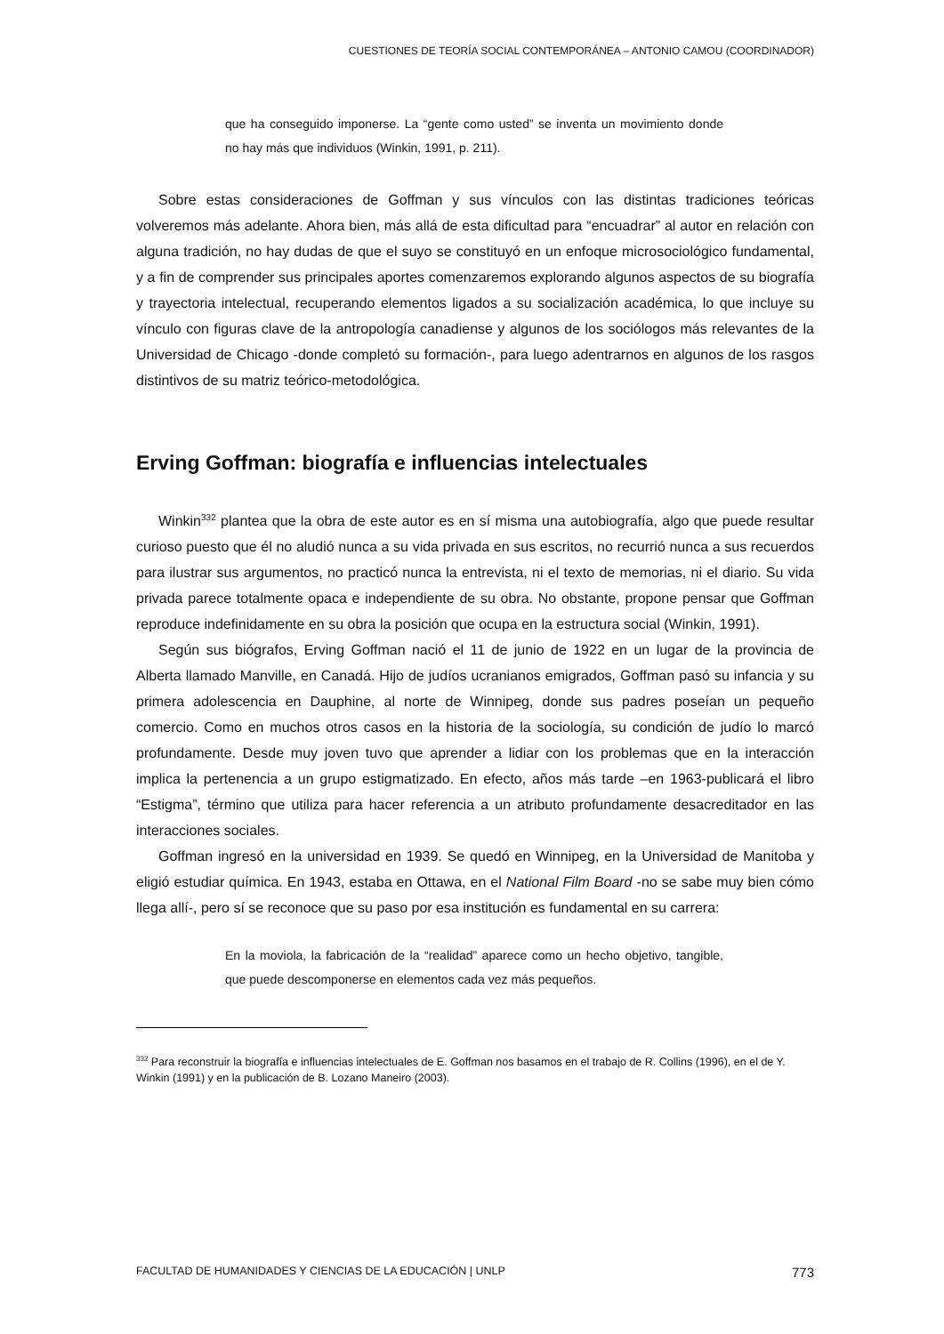CUESTIONES DE TEORÍA SOCIAL CONTEMPORÁNEA – ANTONIO CAMOU (COORDINADOR)
que ha conseguido imponerse. La “gente como usted” se inventa un movimiento donde no hay más que individuos (Winkin, 1991, p. 211).
Sobre estas consideraciones de Goffman y sus vínculos con las distintas tradiciones teóricas volveremos más adelante. Ahora bien, más allá de esta dificultad para “encuadrar” al autor en relación con alguna tradición, no hay dudas de que el suyo se constituyó en un enfoque microsociológico fundamental, y a fin de comprender sus principales aportes comenzaremos explorando algunos aspectos de su biografía y trayectoria intelectual, recuperando elementos ligados a su socialización académica, lo que incluye su vínculo con figuras clave de la antropología canadiense y algunos de los sociólogos más relevantes de la Universidad de Chicago -donde completó su formación-, para luego adentrarnos en algunos de los rasgos distintivos de su matriz teórico-metodológica.
Erving Goffman: biografía e influencias intelectuales
Winkin<sup>332</sup> plantea que la obra de este autor es en sí misma una autobiografía, algo que puede resultar curioso puesto que él no aludió nunca a su vida privada en sus escritos, no recurrió nunca a sus recuerdos para ilustrar sus argumentos, no practicó nunca la entrevista, ni el texto de memorias, ni el diario. Su vida privada parece totalmente opaca e independiente de su obra. No obstante, propone pensar que Goffman reproduce indefinidamente en su obra la posición que ocupa en la estructura social (Winkin, 1991).
Según sus biógrafos, Erving Goffman nació el 11 de junio de 1922 en un lugar de la provincia de Alberta llamado Manville, en Canadá. Hijo de judíos ucranianos emigrados, Goffman pasó su infancia y su primera adolescencia en Dauphine, al norte de Winnipeg, donde sus padres poseían un pequeño comercio. Como en muchos otros casos en la historia de la sociología, su condición de judío lo marcó profundamente. Desde muy joven tuvo que aprender a lidiar con los problemas que en la interacción implica la pertenencia a un grupo estigmatizado. En efecto, años más tarde –en 1963-publicará el libro “Estigma”, término que utiliza para hacer referencia a un atributo profundamente desacreditador en las interacciones sociales.
Goffman ingresó en la universidad en 1939. Se quedó en Winnipeg, en la Universidad de Manitoba y eligió estudiar química. En 1943, estaba en Ottawa, en el National Film Board -no se sabe muy bien cómo llega allí-, pero sí se reconoce que su paso por esa institución es fundamental en su carrera:
En la moviola, la fabricación de la “realidad” aparece como un hecho objetivo, tangible, que puede descomponerse en elementos cada vez más pequeños.
<sup>332</sup> Para reconstruir la biografía e influencias intelectuales de E. Goffman nos basamos en el trabajo de R. Collins (1996), en el de Y. Winkin (1991) y en la publicación de B. Lozano Maneiro (2003).
FACULTAD DE HUMANIDADES Y CIENCIAS DE LA EDUCACIÓN | UNLP 773